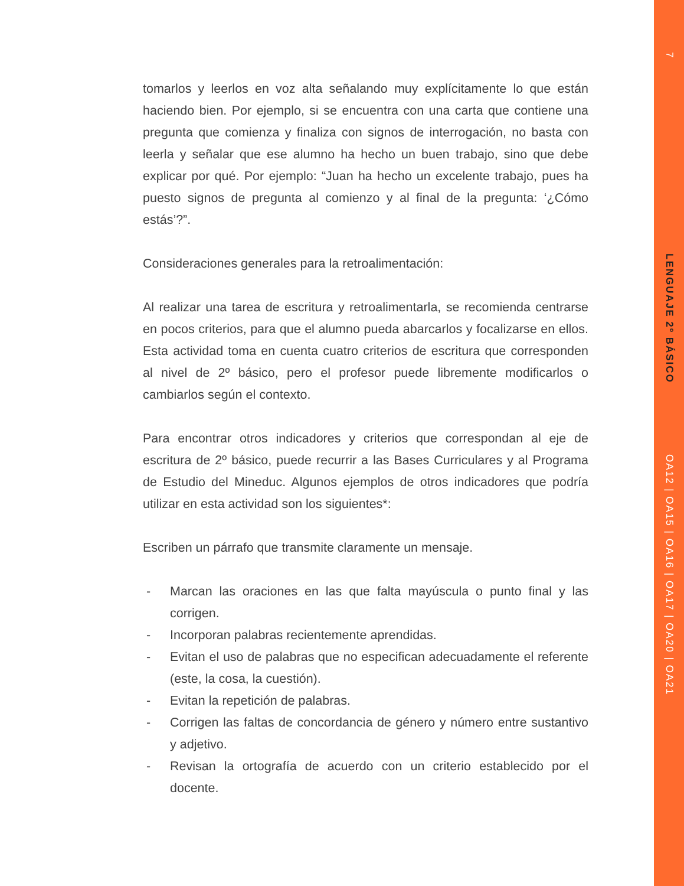7
LENGUAJE 2º BÁSICO
OA12 | OA15 | OA16 | OA17 | OA20 | OA21
tomarlos y leerlos en voz alta señalando muy explícitamente lo que están haciendo bien. Por ejemplo, si se encuentra con una carta que contiene una pregunta que comienza y finaliza con signos de interrogación, no basta con leerla y señalar que ese alumno ha hecho un buen trabajo, sino que debe explicar por qué. Por ejemplo: “Juan ha hecho un excelente trabajo, pues ha puesto signos de pregunta al comienzo y al final de la pregunta: ‘¿Cómo estás’?”.
Consideraciones generales para la retroalimentación:
Al realizar una tarea de escritura y retroalimentarla, se recomienda centrarse en pocos criterios, para que el alumno pueda abarcarlos y focalizarse en ellos. Esta actividad toma en cuenta cuatro criterios de escritura que corresponden al nivel de 2º básico, pero el profesor puede libremente modificarlos o cambiarlos según el contexto.
Para encontrar otros indicadores y criterios que correspondan al eje de escritura de 2º básico, puede recurrir a las Bases Curriculares y al Programa de Estudio del Mineduc. Algunos ejemplos de otros indicadores que podría utilizar en esta actividad son los siguientes*:
Escriben un párrafo que transmite claramente un mensaje.
- Marcan las oraciones en las que falta mayúscula o punto final y las corrigen.
- Incorporan palabras recientemente aprendidas.
- Evitan el uso de palabras que no especifican adecuadamente el referente (este, la cosa, la cuestión).
- Evitan la repetición de palabras.
- Corrigen las faltas de concordancia de género y número entre sustantivo y adjetivo.
- Revisan la ortografía de acuerdo con un criterio establecido por el docente.